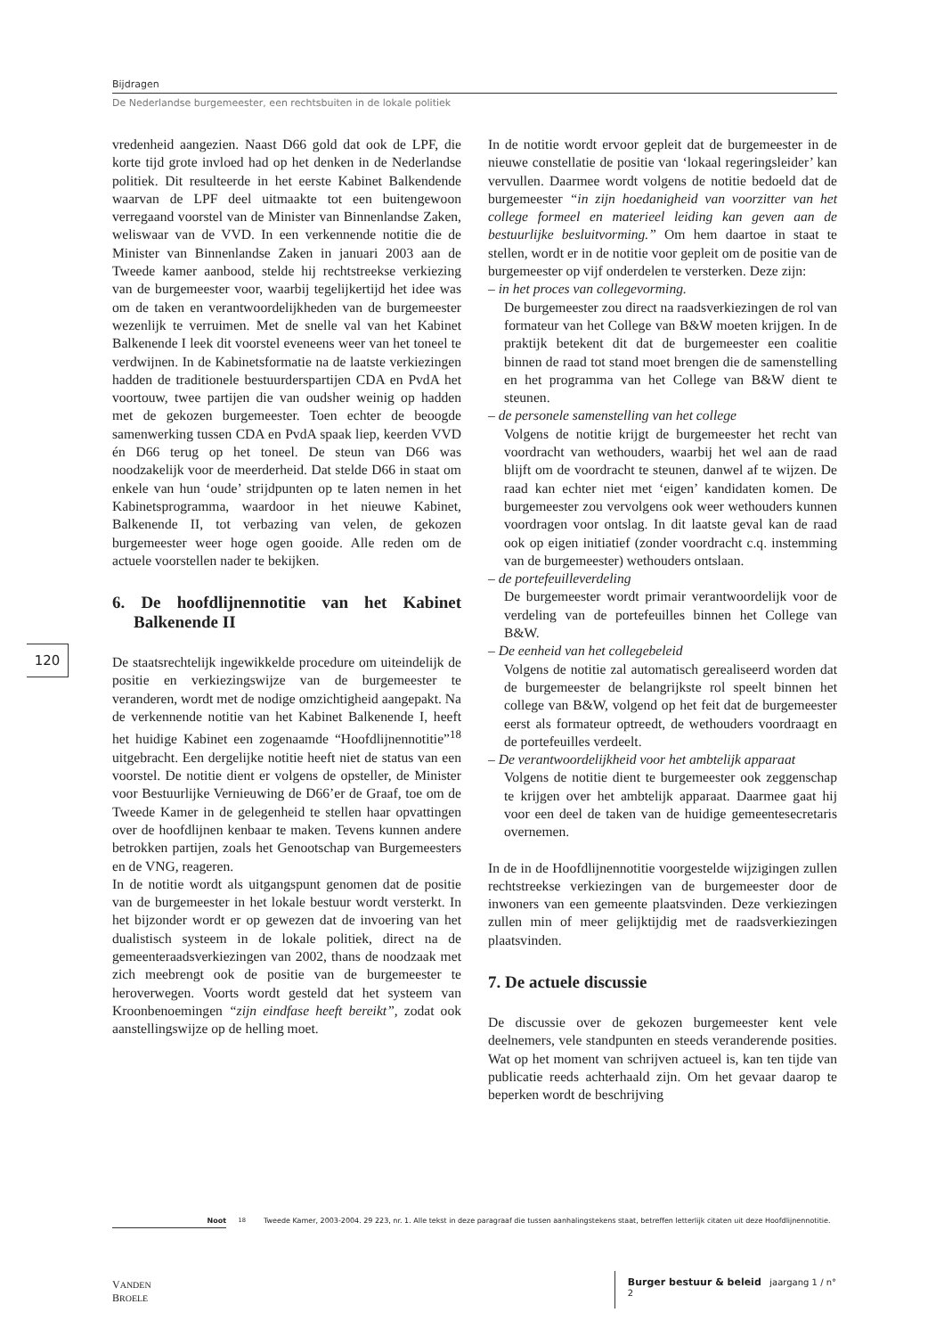Bijdragen
De Nederlandse burgemeester, een rechtsbuiten in de lokale politiek
120
vredenheid aangezien. Naast D66 gold dat ook de LPF, die korte tijd grote invloed had op het denken in de Nederlandse politiek. Dit resulteerde in het eerste Kabinet Balkendende waarvan de LPF deel uitmaakte tot een buitengewoon verregaand voorstel van de Minister van Binnenlandse Zaken, weliswaar van de VVD. In een verkennende notitie die de Minister van Binnenlandse Zaken in januari 2003 aan de Tweede kamer aanbood, stelde hij rechtstreekse verkiezing van de burgemeester voor, waarbij tegelijkertijd het idee was om de taken en verantwoordelijkheden van de burgemeester wezenlijk te verruimen. Met de snelle val van het Kabinet Balkenende I leek dit voorstel eveneens weer van het toneel te verdwijnen. In de Kabinetsformatie na de laatste verkiezingen hadden de traditionele bestuurderspartijen CDA en PvdA het voortouw, twee partijen die van oudsher weinig op hadden met de gekozen burgemeester. Toen echter de beoogde samenwerking tussen CDA en PvdA spaak liep, keerden VVD én D66 terug op het toneel. De steun van D66 was noodzakelijk voor de meerderheid. Dat stelde D66 in staat om enkele van hun ‘oude’ strijdpunten op te laten nemen in het Kabinetsprogramma, waardoor in het nieuwe Kabinet, Balkenende II, tot verbazing van velen, de gekozen burgemeester weer hoge ogen gooide. Alle reden om de actuele voorstellen nader te bekijken.
6. De hoofdlijnennotitie van het Kabinet Balkenende II
De staatsrechtelijk ingewikkelde procedure om uiteindelijk de positie en verkiezingswijze van de burgemeester te veranderen, wordt met de nodige omzichtigheid aangepakt. Na de verkennende notitie van het Kabinet Balkenende I, heeft het huidige Kabinet een zogenaamde “Hoofdlijnennotitie”<sup>18</sup> uitgebracht. Een dergelijke notitie heeft niet de status van een voorstel. De notitie dient er volgens de opsteller, de Minister voor Bestuurlijke Vernieuwing de D66’er de Graaf, toe om de Tweede Kamer in de gelegenheid te stellen haar opvattingen over de hoofdlijnen kenbaar te maken. Tevens kunnen andere betrokken partijen, zoals het Genootschap van Burgemeesters en de VNG, reageren.
In de notitie wordt als uitgangspunt genomen dat de positie van de burgemeester in het lokale bestuur wordt versterkt. In het bijzonder wordt er op gewezen dat de invoering van het dualistisch systeem in de lokale politiek, direct na de gemeenteraadsverkiezingen van 2002, thans de noodzaak met zich meebrengt ook de positie van de burgemeester te heroverwegen. Voorts wordt gesteld dat het systeem van Kroonbenoemingen “zijn eindfase heeft bereikt”, zodat ook aanstellingswijze op de helling moet.
In de notitie wordt ervoor gepleit dat de burgemeester in de nieuwe constellatie de positie van ‘lokaal regeringsleider’ kan vervullen. Daarmee wordt volgens de notitie bedoeld dat de burgemeester “in zijn hoedanigheid van voorzitter van het college formeel en materieel leiding kan geven aan de bestuurlijke besluitvorming.” Om hem daartoe in staat te stellen, wordt er in de notitie voor gepleit om de positie van de burgemeester op vijf onderdelen te versterken. Deze zijn:
– in het proces van collegevorming.
De burgemeester zou direct na raadsverkiezingen de rol van formateur van het College van B&W moeten krijgen. In de praktijk betekent dit dat de burgemeester een coalitie binnen de raad tot stand moet brengen die de samenstelling en het programma van het College van B&W dient te steunen.
– de personele samenstelling van het college
Volgens de notitie krijgt de burgemeester het recht van voordracht van wethouders, waarbij het wel aan de raad blijft om de voordracht te steunen, danwel af te wijzen. De raad kan echter niet met ‘eigen’ kandidaten komen. De burgemeester zou vervolgens ook weer wethouders kunnen voordragen voor ontslag. In dit laatste geval kan de raad ook op eigen initiatief (zonder voordracht c.q. instemming van de burgemeester) wethouders ontslaan.
– de portefeuilleverdeling
De burgemeester wordt primair verantwoordelijk voor de verdeling van de portefeuilles binnen het College van B&W.
– De eenheid van het collegebeleid
Volgens de notitie zal automatisch gerealiseerd worden dat de burgemeester de belangrijkste rol speelt binnen het college van B&W, volgend op het feit dat de burgemeester eerst als formateur optreedt, de wethouders voordraagt en de portefeuilles verdeelt.
– De verantwoordelijkheid voor het ambtelijk apparaat
Volgens de notitie dient te burgemeester ook zeggenschap te krijgen over het ambtelijk apparaat. Daarmee gaat hij voor een deel de taken van de huidige gemeentesecretaris overnemen.
In de in de Hoofdlijnennotitie voorgestelde wijzigingen zullen rechtstreekse verkiezingen van de burgemeester door de inwoners van een gemeente plaatsvinden. Deze verkiezingen zullen min of meer gelijktijdig met de raadsverkiezingen plaatsvinden.
7. De actuele discussie
De discussie over de gekozen burgemeester kent vele deelnemers, vele standpunten en steeds veranderende posities. Wat op het moment van schrijven actueel is, kan ten tijde van publicatie reeds achterhaald zijn. Om het gevaar daarop te beperken wordt de beschrijving
Noot
<sup>18</sup> Tweede Kamer, 2003-2004. 29 223, nr. 1. Alle tekst in deze paragraaf die tussen aanhalingstekens staat, betreffen letterlijk citaten uit deze Hoofdlijnennotitie.
VANDEN BROELE Burger bestuur & beleid jaargang 1 / n° 2